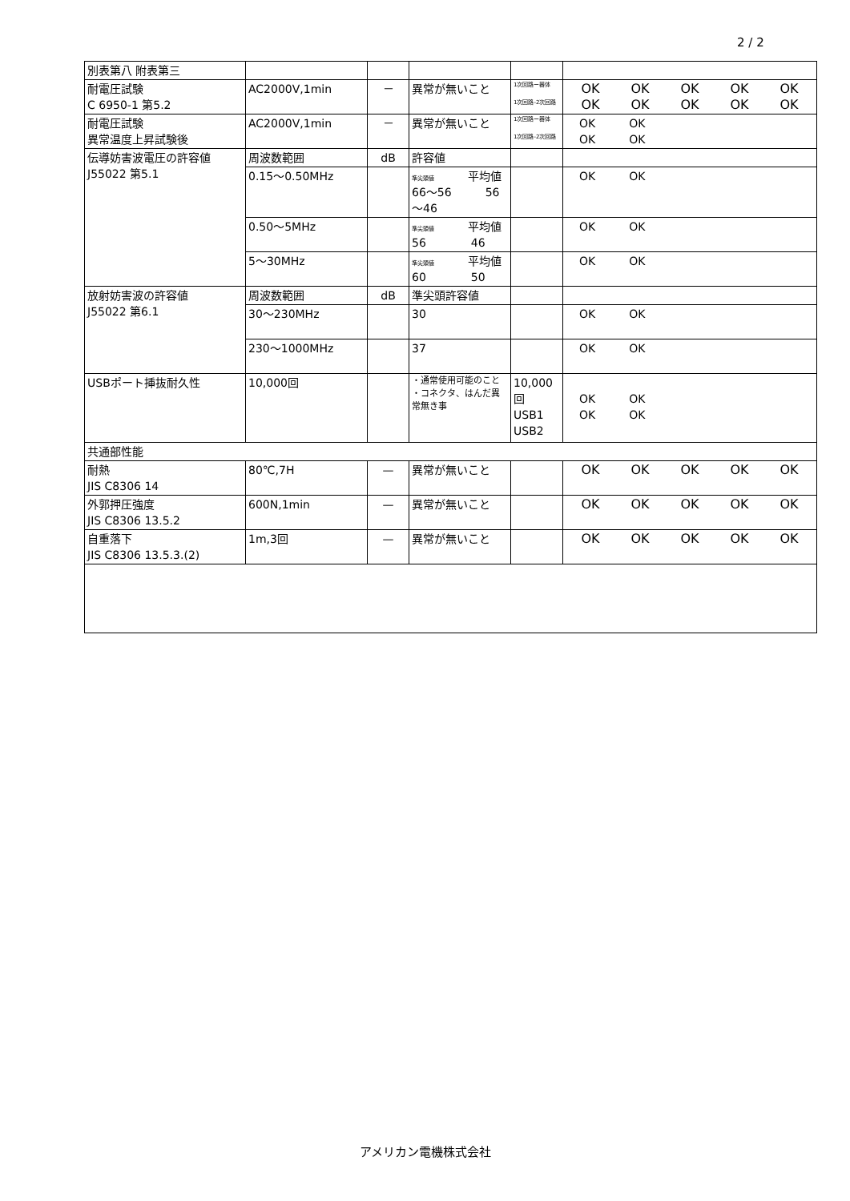2 / 2
| 別表第八 附表第三 | | | | | |
| 耐電圧試験 C 6950-1 第5.2 | AC2000V,1min | － | 異常が無いこと | 1次回路ー器体 1次回路-2次回路 | OK OK OK OK OK OK OK OK OK OK |
| 耐電圧試験 異常温度上昇試験後 | AC2000V,1min | － | 異常が無いこと | 1次回路ー器体 1次回路-2次回路 | OK OK OK OK |
| 伝導妨害波電圧の許容値 J55022 第5.1 | 周波数範囲 | dB | 許容値 | | |
| | 0.15～0.50MHz | | 準尖頭値 平均値 66～56 56～46 | | OK OK |
| | 0.50～5MHz | | 準尖頭値 平均値 56 46 | | OK OK |
| | 5～30MHz | | 準尖頭値 平均値 60 50 | | OK OK |
| 放射妨害波の許容値 J55022 第6.1 | 周波数範囲 | dB | 準尖頭許容値 | | |
| | 30～230MHz | | 30 | | OK OK |
| | 230～1000MHz | | 37 | | OK OK |
| USBポート挿抜耐久性 | 10,000回 | | ・通常使用可能のこと ・コネクタ、はんだ異常無き事 | 10,000回 USB1 USB2 | OK OK OK OK |
| 共通部性能 | | | | | |
| 耐熱 JIS C8306 14 | 80℃,7H | — | 異常が無いこと | | OK OK OK OK OK |
| 外郭押圧強度 JIS C8306 13.5.2 | 600N,1min | — | 異常が無いこと | | OK OK OK OK OK |
| 自重落下 JIS C8306 13.5.3.(2) | 1m,3回 | — | 異常が無いこと | | OK OK OK OK OK |
アメリカン電機株式会社